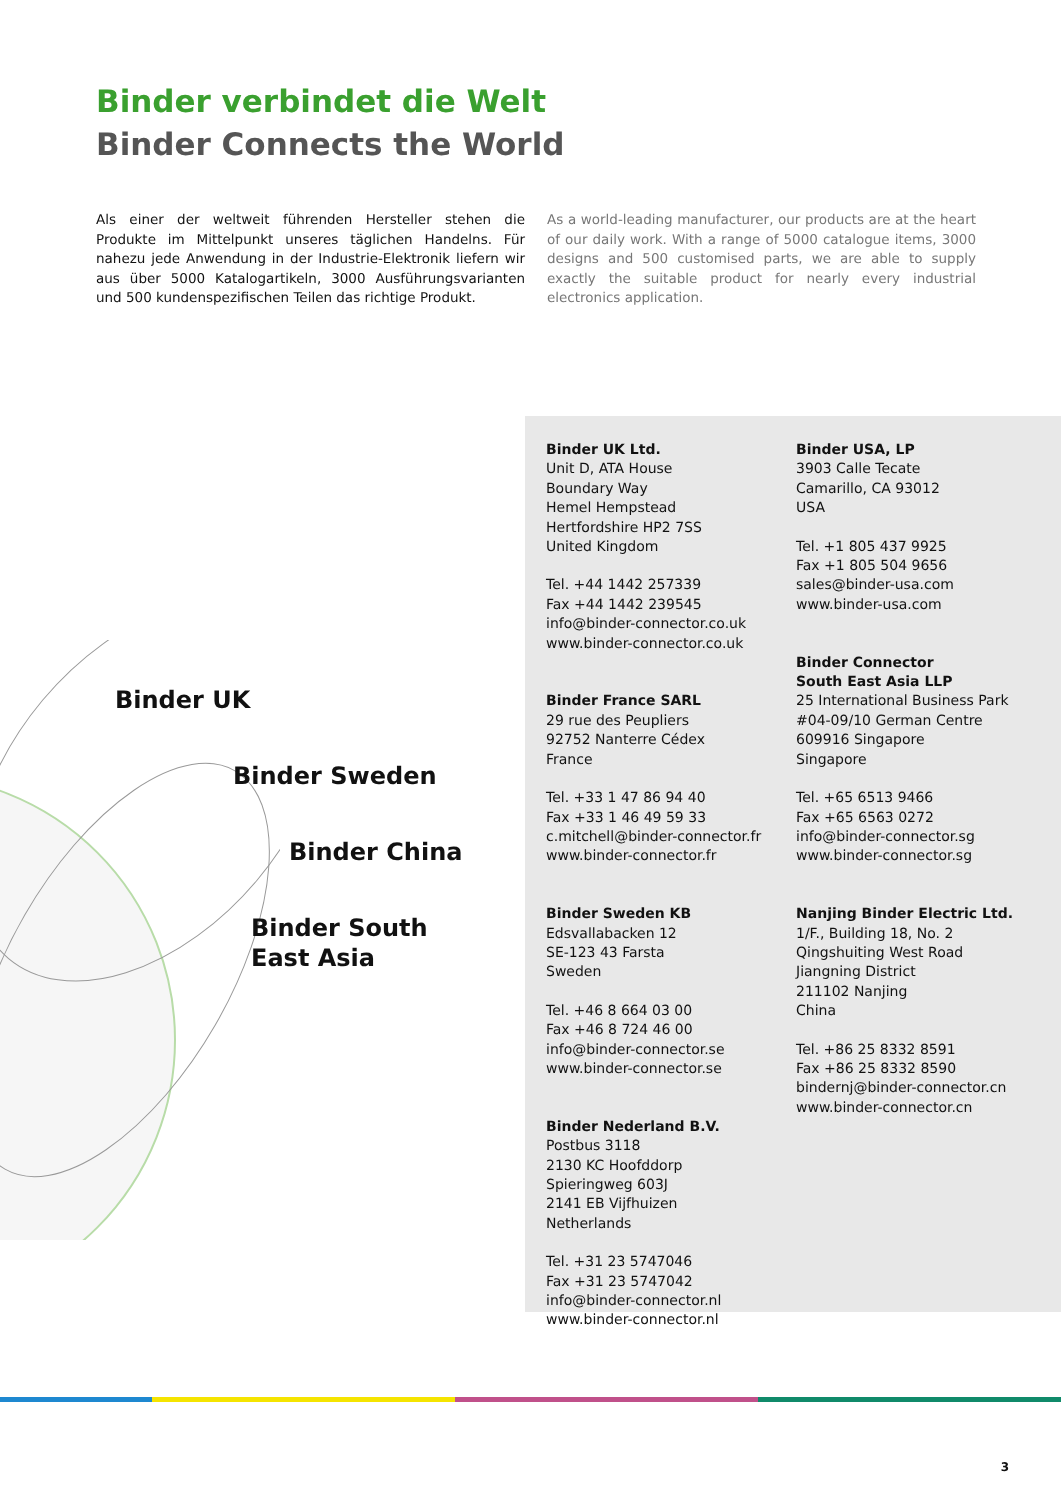Binder verbindet die Welt
Binder Connects the World
Als einer der weltweit führenden Hersteller stehen die Produkte im Mittelpunkt unseres täglichen Handelns. Für nahezu jede Anwendung in der Industrie-Elektronik liefern wir aus über 5000 Katalogartikeln, 3000 Ausführungsvarianten und 500 kundenspezifischen Teilen das richtige Produkt.
As a world-leading manufacturer, our products are at the heart of our daily work. With a range of 5000 catalogue items, 3000 designs and 500 customised parts, we are able to supply exactly the suitable product for nearly every industrial electronics application.
Binder UK
Binder Sweden
Binder China
Binder South
East Asia
Binder UK Ltd.
Unit D, ATA House
Boundary Way
Hemel Hempstead
Hertfordshire HP2 7SS
United Kingdom
Tel. +44 1442 257339
Fax +44 1442 239545
info@binder-connector.co.uk
www.binder-connector.co.uk
Binder France SARL
29 rue des Peupliers
92752 Nanterre Cédex
France
Tel. +33 1 47 86 94 40
Fax +33 1 46 49 59 33
c.mitchell@binder-connector.fr
www.binder-connector.fr
Binder Sweden KB
Edsvallabacken 12
SE-123 43 Farsta
Sweden
Tel. +46 8 664 03 00
Fax +46 8 724 46 00
info@binder-connector.se
www.binder-connector.se
Binder Nederland B.V.
Postbus 3118
2130 KC Hoofddorp
Spieringweg 603J
2141 EB Vijfhuizen
Netherlands
Tel. +31 23 5747046
Fax +31 23 5747042
info@binder-connector.nl
www.binder-connector.nl
Binder USA, LP
3903 Calle Tecate
Camarillo, CA 93012
USA
Tel. +1 805 437 9925
Fax +1 805 504 9656
sales@binder-usa.com
www.binder-usa.com
Binder Connector
South East Asia LLP
25 International Business Park
#04-09/10 German Centre
609916 Singapore
Singapore
Tel. +65 6513 9466
Fax +65 6563 0272
info@binder-connector.sg
www.binder-connector.sg
Nanjing Binder Electric Ltd.
1/F., Building 18, No. 2
Qingshuiting West Road
Jiangning District
211102 Nanjing
China
Tel. +86 25 8332 8591
Fax +86 25 8332 8590
bindernj@binder-connector.cn
www.binder-connector.cn
3